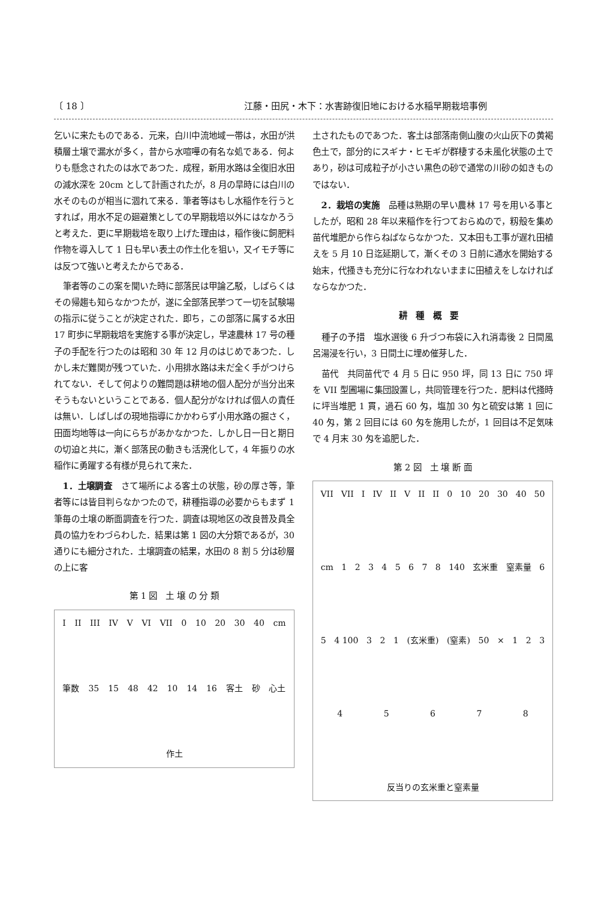〔 18 〕 江藤・田尻・木下：水害跡復旧地における水稲早期栽培事例
乞いに来たものである．元来，白川中流地域一帯は，水田が洪積層土壌で漏水が多く，昔から水喧嘩の有名な処である．何よりも懸念されたのは水であつた．成程，新用水路は全復旧水田の減水深を 20cm として計画されたが，8 月の旱時には白川の水そのものが相当に涸れて来る．筆者等はもし水稲作を行うとすれば，用水不足の廻避策としての早期栽培以外にはなかろうと考えた．更に早期栽培を取り上げた理由は，稲作後に飼肥料作物を導入して 1 日も早い表土の作土化を狙い，又イモチ等には反つて強いと考えたからである．
筆者等のこの案を聞いた時に部落民は甲論乙駁，しばらくはその帰趨も知らなかつたが，遂に全部落民挙つて一切を試験場の指示に従うことが決定された．即ち，この部落に属する水田 17 町歩に早期栽培を実施する事が決定し，早速農林 17 号の種子の手配を行つたのは昭和 30 年 12 月のはじめであつた．しかし未だ難関が残つていた．小用排水路は未だ全く手がつけられてない．そして何よりの難問題は耕地の個人配分が当分出来そうもないということである．個人配分がなければ個人の責任は無い．しばしばの現地指導にかかわらず小用水路の掘さく，田面均地等は一向にらちがあかなかつた．しかし日一日と期日の切迫と共に，漸く部落民の動きも活溌化して，4 年振りの水稲作に勇躍する有様が見られて来た．
1．土壌調査　さて場所による客土の状態，砂の厚さ等，筆者等には皆目判らなかつたので，耕種指導の必要からもまず 1 筆毎の土壌の断面調査を行つた．調査は現地区の改良普及員全員の協力をわづらわした．結果は第 1 図の大分類であるが，30 通りにも細分された．土壌調査の結果，水田の 8 割 5 分は砂層の上に客
第 1 図　土 壌 の 分 類
I II III IV V VI VII 0 10 20 30 40 cm 筆数 35 15 48 42 10 14 16 客土 砂 心土 作土
土されたものであつた．客土は部落南側山腹の火山灰下の黄褐色土で，部分的にスギナ・ヒモギが群棲する未風化状態の土であり，砂は可成粒子が小さい黒色の砂で通常の川砂の如きものではない．
2．栽培の実施　品種は熟期の早い農林 17 号を用いる事としたが，昭和 28 年以来稲作を行つておらぬので，籾殻を集め苗代堆肥から作らねばならなかつた．又本田も工事が遅れ田植えを 5 月 10 日迄延期して，漸くその 3 日前に通水を開始する始末，代掻きも充分に行なわれないままに田植えをしなければならなかつた．
耕種概要
種子の予措　塩水選後 6 升づつ布袋に入れ消毒後 2 日間風呂湯浸を行い，3 日間土に埋め催芽した．
苗代　共同苗代で 4 月 5 日に 950 坪，同 13 日に 750 坪を VII 型圃場に集団設置し，共同管理を行つた．肥料は代掻時に坪当堆肥 1 貫，過石 60 匁，塩加 30 匁と硫安は第 1 回に 40 匁，第 2 回目には 60 匁を施用したが，1 回目は不足気味で 4 月末 30 匁を追肥した．
第 2 図　土 壌 断 面
VII VII I IV II V II II 0 10 20 30 40 50 cm 12345678 140 玄米重 窒素量 6 5 4 100 3 2 1 (玄米重) (窒素) 50 × 12345678 反当りの玄米重と窒素量